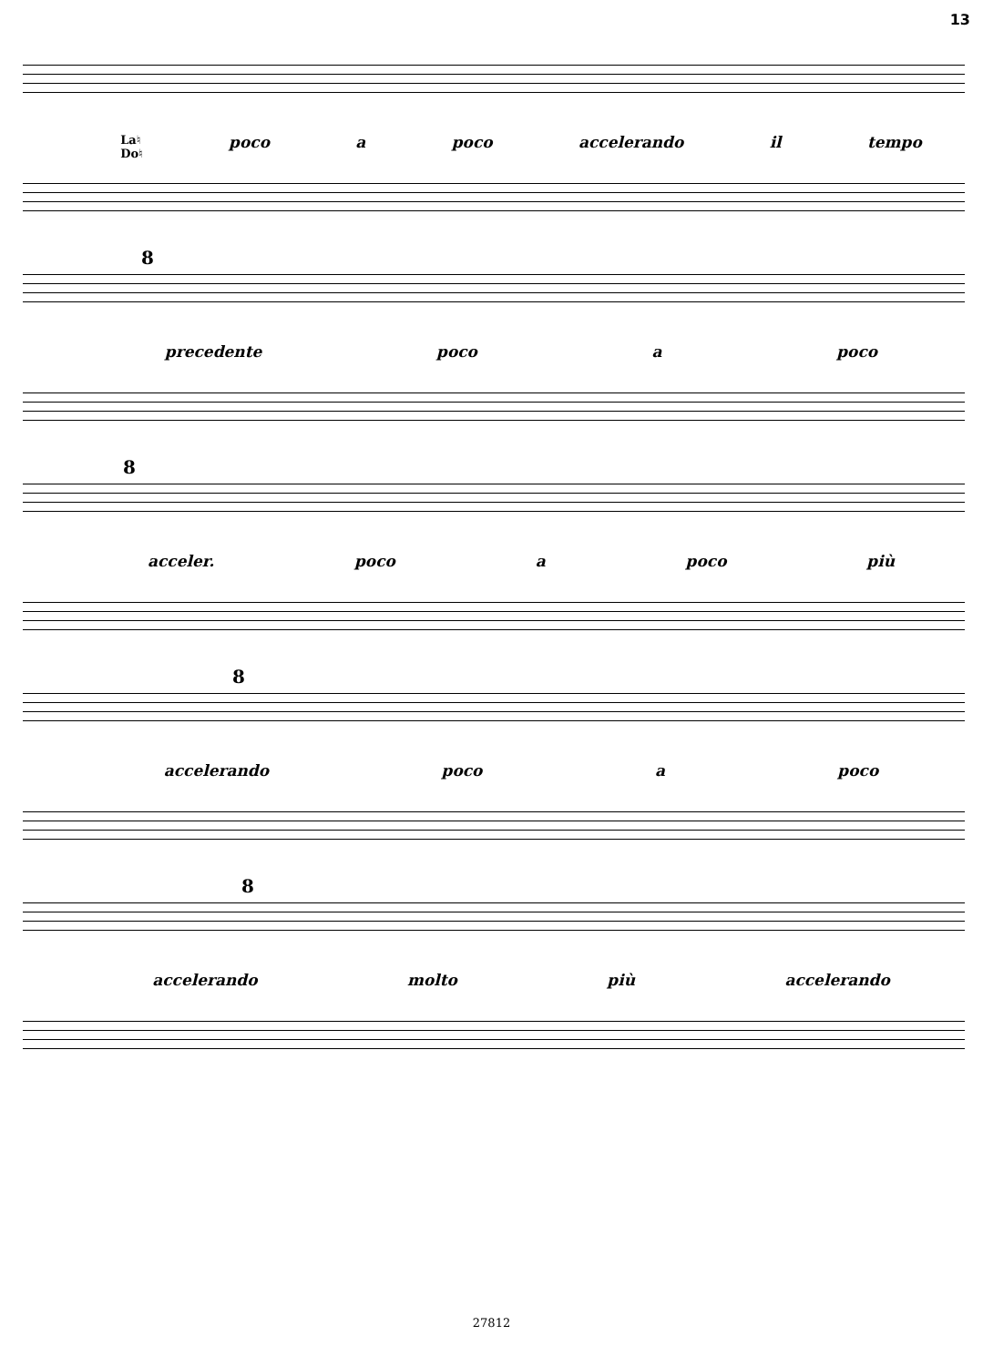13
La♮
Do♮ poco a poco accelerando il tempo
8
precedente poco a poco
8
acceler. poco a poco più
8
accelerando poco a poco
8
accelerando molto più accelerando
27812